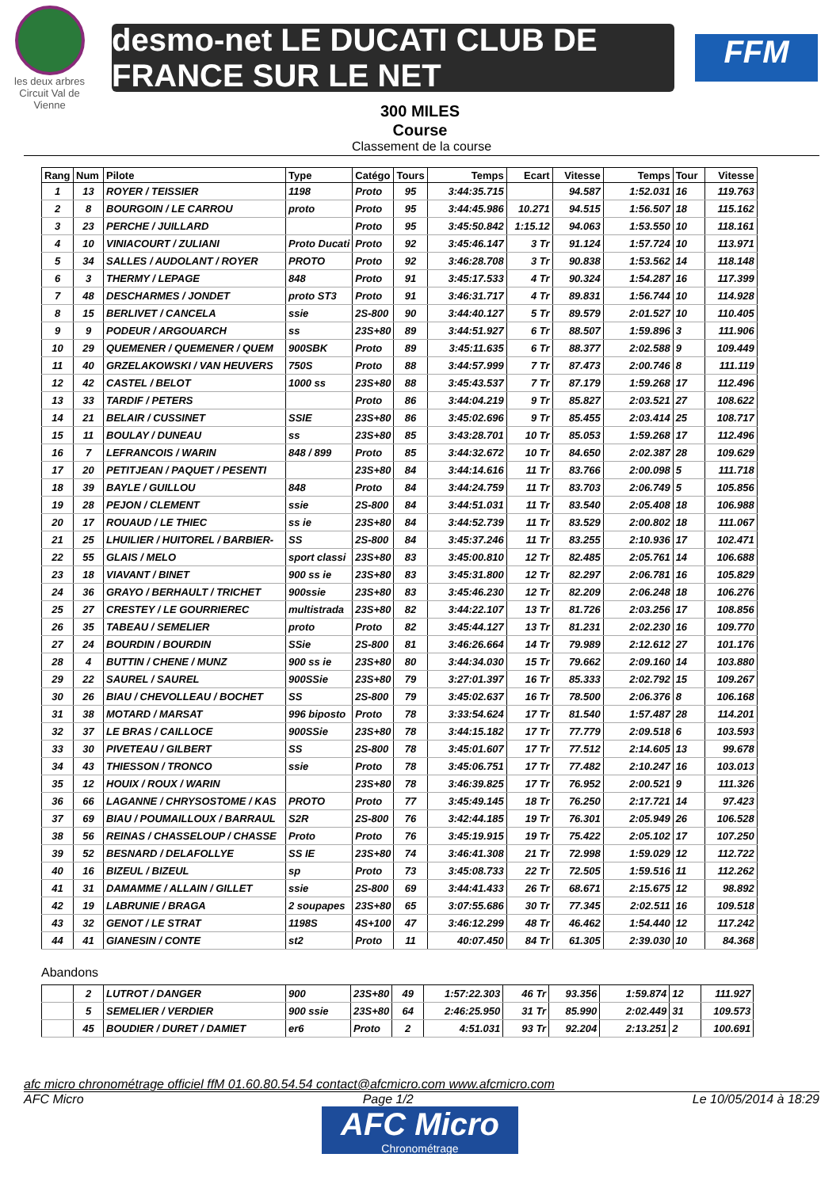les deux arbres
Circuit Val de Vienne
desmo-net LE DUCATI CLUB DE FRANCE SUR LE NET
FFM
300 MILES
Course
Classement de la course
| Rang | Num | Pilote | Type | Catégo | Tours | Temps | Ecart | Vitesse | Temps | Tour | Vitesse |
| --- | --- | --- | --- | --- | --- | --- | --- | --- | --- | --- | --- |
| 1 | 13 | ROYER / TEISSIER | 1198 | Proto | 95 | 3:44:35.715 | | 94.587 | 1:52.031 | 16 | 119.763 |
| 2 | 8 | BOURGOIN / LE CARROU | proto | Proto | 95 | 3:44:45.986 | 10.271 | 94.515 | 1:56.507 | 18 | 115.162 |
| 3 | 23 | PERCHE / JUILLARD | | Proto | 95 | 3:45:50.842 | 1:15.12 | 94.063 | 1:53.550 | 10 | 118.161 |
| 4 | 10 | VINIACOURT / ZULIANI | Proto Ducati | Proto | 92 | 3:45:46.147 | 3 Tr | 91.124 | 1:57.724 | 10 | 113.971 |
| 5 | 34 | SALLES / AUDOLANT / ROYER | PROTO | Proto | 92 | 3:46:28.708 | 3 Tr | 90.838 | 1:53.562 | 14 | 118.148 |
| 6 | 3 | THERMY / LEPAGE | 848 | Proto | 91 | 3:45:17.533 | 4 Tr | 90.324 | 1:54.287 | 16 | 117.399 |
| 7 | 48 | DESCHARMES / JONDET | proto ST3 | Proto | 91 | 3:46:31.717 | 4 Tr | 89.831 | 1:56.744 | 10 | 114.928 |
| 8 | 15 | BERLIVET / CANCELA | ssie | 2S-800 | 90 | 3:44:40.127 | 5 Tr | 89.579 | 2:01.527 | 10 | 110.405 |
| 9 | 9 | PODEUR / ARGOUARCH | ss | 23S+80 | 89 | 3:44:51.927 | 6 Tr | 88.507 | 1:59.896 | 3 | 111.906 |
| 10 | 29 | QUEMENER / QUEMENER / QUEM | 900SBK | Proto | 89 | 3:45:11.635 | 6 Tr | 88.377 | 2:02.588 | 9 | 109.449 |
| 11 | 40 | GRZELAKOWSKI / VAN HEUVERS | 750S | Proto | 88 | 3:44:57.999 | 7 Tr | 87.473 | 2:00.746 | 8 | 111.119 |
| 12 | 42 | CASTEL / BELOT | 1000 ss | 23S+80 | 88 | 3:45:43.537 | 7 Tr | 87.179 | 1:59.268 | 17 | 112.496 |
| 13 | 33 | TARDIF / PETERS | | Proto | 86 | 3:44:04.219 | 9 Tr | 85.827 | 2:03.521 | 27 | 108.622 |
| 14 | 21 | BELAIR / CUSSINET | SSIE | 23S+80 | 86 | 3:45:02.696 | 9 Tr | 85.455 | 2:03.414 | 25 | 108.717 |
| 15 | 11 | BOULAY / DUNEAU | ss | 23S+80 | 85 | 3:43:28.701 | 10 Tr | 85.053 | 1:59.268 | 17 | 112.496 |
| 16 | 7 | LEFRANCOIS / WARIN | 848 / 899 | Proto | 85 | 3:44:32.672 | 10 Tr | 84.650 | 2:02.387 | 28 | 109.629 |
| 17 | 20 | PETITJEAN / PAQUET / PESENTI | | 23S+80 | 84 | 3:44:14.616 | 11 Tr | 83.766 | 2:00.098 | 5 | 111.718 |
| 18 | 39 | BAYLE / GUILLOU | 848 | Proto | 84 | 3:44:24.759 | 11 Tr | 83.703 | 2:06.749 | 5 | 105.856 |
| 19 | 28 | PEJON / CLEMENT | ssie | 2S-800 | 84 | 3:44:51.031 | 11 Tr | 83.540 | 2:05.408 | 18 | 106.988 |
| 20 | 17 | ROUAUD / LE THIEC | ss ie | 23S+80 | 84 | 3:44:52.739 | 11 Tr | 83.529 | 2:00.802 | 18 | 111.067 |
| 21 | 25 | LHUILIER / HUITOREL / BARBIER- | SS | 2S-800 | 84 | 3:45:37.246 | 11 Tr | 83.255 | 2:10.936 | 17 | 102.471 |
| 22 | 55 | GLAIS / MELO | sport classi | 23S+80 | 83 | 3:45:00.810 | 12 Tr | 82.485 | 2:05.761 | 14 | 106.688 |
| 23 | 18 | VIAVANT / BINET | 900 ss ie | 23S+80 | 83 | 3:45:31.800 | 12 Tr | 82.297 | 2:06.781 | 16 | 105.829 |
| 24 | 36 | GRAYO / BERHAULT / TRICHET | 900ssie | 23S+80 | 83 | 3:45:46.230 | 12 Tr | 82.209 | 2:06.248 | 18 | 106.276 |
| 25 | 27 | CRESTEY / LE GOURRIEREC | multistrada | 23S+80 | 82 | 3:44:22.107 | 13 Tr | 81.726 | 2:03.256 | 17 | 108.856 |
| 26 | 35 | TABEAU / SEMELIER | proto | Proto | 82 | 3:45:44.127 | 13 Tr | 81.231 | 2:02.230 | 16 | 109.770 |
| 27 | 24 | BOURDIN / BOURDIN | SSie | 2S-800 | 81 | 3:46:26.664 | 14 Tr | 79.989 | 2:12.612 | 27 | 101.176 |
| 28 | 4 | BUTTIN / CHENE / MUNZ | 900 ss ie | 23S+80 | 80 | 3:44:34.030 | 15 Tr | 79.662 | 2:09.160 | 14 | 103.880 |
| 29 | 22 | SAUREL / SAUREL | 900SSie | 23S+80 | 79 | 3:27:01.397 | 16 Tr | 85.333 | 2:02.792 | 15 | 109.267 |
| 30 | 26 | BIAU / CHEVOLLEAU / BOCHET | SS | 2S-800 | 79 | 3:45:02.637 | 16 Tr | 78.500 | 2:06.376 | 8 | 106.168 |
| 31 | 38 | MOTARD / MARSAT | 996 biposto | Proto | 78 | 3:33:54.624 | 17 Tr | 81.540 | 1:57.487 | 28 | 114.201 |
| 32 | 37 | LE BRAS / CAILLOCE | 900SSie | 23S+80 | 78 | 3:44:15.182 | 17 Tr | 77.779 | 2:09.518 | 6 | 103.593 |
| 33 | 30 | PIVETEAU / GILBERT | SS | 2S-800 | 78 | 3:45:01.607 | 17 Tr | 77.512 | 2:14.605 | 13 | 99.678 |
| 34 | 43 | THIESSON / TRONCO | ssie | Proto | 78 | 3:45:06.751 | 17 Tr | 77.482 | 2:10.247 | 16 | 103.013 |
| 35 | 12 | HOUIX / ROUX / WARIN | | 23S+80 | 78 | 3:46:39.825 | 17 Tr | 76.952 | 2:00.521 | 9 | 111.326 |
| 36 | 66 | LAGANNE / CHRYSOSTOME / KAS | PROTO | Proto | 77 | 3:45:49.145 | 18 Tr | 76.250 | 2:17.721 | 14 | 97.423 |
| 37 | 69 | BIAU / POUMAILLOUX / BARRAUL | S2R | 2S-800 | 76 | 3:42:44.185 | 19 Tr | 76.301 | 2:05.949 | 26 | 106.528 |
| 38 | 56 | REINAS / CHASSELOUP / CHASSE | Proto | Proto | 76 | 3:45:19.915 | 19 Tr | 75.422 | 2:05.102 | 17 | 107.250 |
| 39 | 52 | BESNARD / DELAFOLLYE | SS IE | 23S+80 | 74 | 3:46:41.308 | 21 Tr | 72.998 | 1:59.029 | 12 | 112.722 |
| 40 | 16 | BIZEUL / BIZEUL | sp | Proto | 73 | 3:45:08.733 | 22 Tr | 72.505 | 1:59.516 | 11 | 112.262 |
| 41 | 31 | DAMAMME / ALLAIN / GILLET | ssie | 2S-800 | 69 | 3:44:41.433 | 26 Tr | 68.671 | 2:15.675 | 12 | 98.892 |
| 42 | 19 | LABRUNIE / BRAGA | 2 soupapes | 23S+80 | 65 | 3:07:55.686 | 30 Tr | 77.345 | 2:02.511 | 16 | 109.518 |
| 43 | 32 | GENOT / LE STRAT | 1198S | 4S+100 | 47 | 3:46:12.299 | 48 Tr | 46.462 | 1:54.440 | 12 | 117.242 |
| 44 | 41 | GIANESIN / CONTE | st2 | Proto | 11 | 40:07.450 | 84 Tr | 61.305 | 2:39.030 | 10 | 84.368 |
Abandons
| | 2 | LUTROT / DANGER | 900 | 23S+80 | 49 | 1:57:22.303 | 46 Tr | 93.356 | 1:59.874 | 12 | 111.927 |
| | 5 | SEMELIER / VERDIER | 900 ssie | 23S+80 | 64 | 2:46:25.950 | 31 Tr | 85.990 | 2:02.449 | 31 | 109.573 |
| | 45 | BOUDIER / DURET / DAMIET | er6 | Proto | 2 | 4:51.031 | 93 Tr | 92.204 | 2:13.251 | 2 | 100.691 |
afc micro chronométrage officiel ffM 01.60.80.54.54 contact@afcmicro.com www.afcmicro.com
AFC Micro Page 1/2 Le 10/05/2014 à 18:29
AFC Micro
Chronométrage